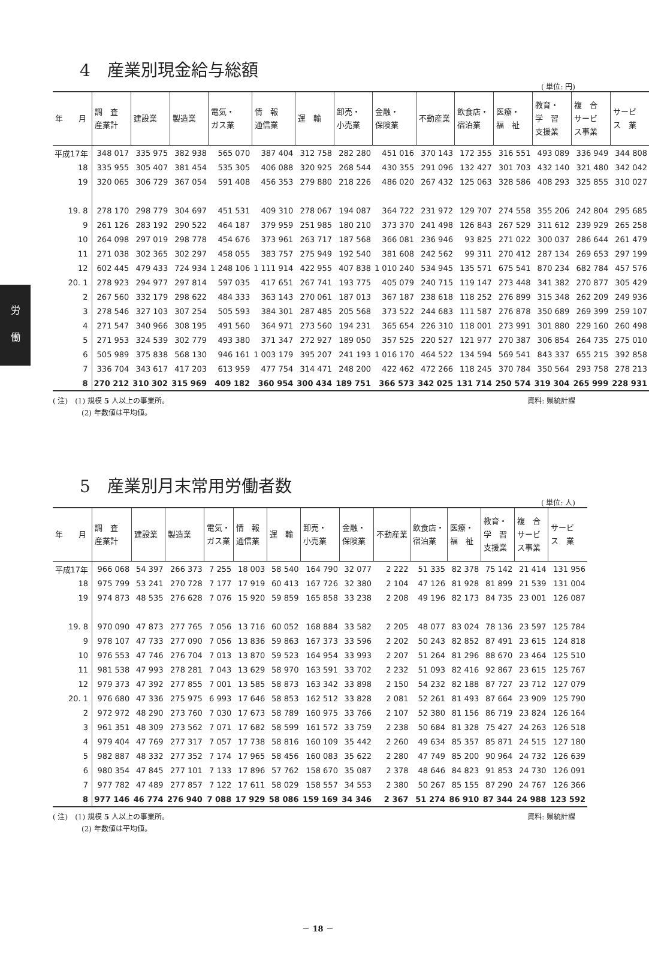労
働
4　産業別現金給与総額
( 単位: 円)
| 年 月 | 調 査 産業計 | 建設業 | 製造業 | 電気・ ガス業 | 情 報 通信業 | 運 輸 | 卸売・ 小売業 | 金融・ 保険業 | 不動産業 | 飲食店・ 宿泊業 | 医療・ 福 祉 | 教育・ 学 習 支援業 | 複 合 サービ ス事業 | サービ ス 業 |
| --- | --- | --- | --- | --- | --- | --- | --- | --- | --- | --- | --- | --- | --- | --- |
| 平成17年 | 348 017 | 335 975 | 382 938 | 565 070 | 387 404 | 312 758 | 282 280 | 451 016 | 370 143 | 172 355 | 316 551 | 493 089 | 336 949 | 344 808 |
| 18 | 335 955 | 305 407 | 381 454 | 535 305 | 406 088 | 320 925 | 268 544 | 430 355 | 291 096 | 132 427 | 301 703 | 432 140 | 321 480 | 342 042 |
| 19 | 320 065 | 306 729 | 367 054 | 591 408 | 456 353 | 279 880 | 218 226 | 486 020 | 267 432 | 125 063 | 328 586 | 408 293 | 325 855 | 310 027 |
| 19. 8 | 278 170 | 298 779 | 304 697 | 451 531 | 409 310 | 278 067 | 194 087 | 364 722 | 231 972 | 129 707 | 274 558 | 355 206 | 242 804 | 295 685 |
| 9 | 261 126 | 283 192 | 290 522 | 464 187 | 379 959 | 251 985 | 180 210 | 373 370 | 241 498 | 126 843 | 267 529 | 311 612 | 239 929 | 265 258 |
| 10 | 264 098 | 297 019 | 298 778 | 454 676 | 373 961 | 263 717 | 187 568 | 366 081 | 236 946 | 93 825 | 271 022 | 300 037 | 286 644 | 261 479 |
| 11 | 271 038 | 302 365 | 302 297 | 458 055 | 383 757 | 275 949 | 192 540 | 381 608 | 242 562 | 99 311 | 270 412 | 287 134 | 269 653 | 297 199 |
| 12 | 602 445 | 479 433 | 724 934 | 1 248 106 | 1 111 914 | 422 955 | 407 838 | 1 010 240 | 534 945 | 135 571 | 675 541 | 870 234 | 682 784 | 457 576 |
| 20. 1 | 278 923 | 294 977 | 297 814 | 597 035 | 417 651 | 267 741 | 193 775 | 405 079 | 240 715 | 119 147 | 273 448 | 341 382 | 270 877 | 305 429 |
| 2 | 267 560 | 332 179 | 298 622 | 484 333 | 363 143 | 270 061 | 187 013 | 367 187 | 238 618 | 118 252 | 276 899 | 315 348 | 262 209 | 249 936 |
| 3 | 278 546 | 327 103 | 307 254 | 505 593 | 384 301 | 287 485 | 205 568 | 373 522 | 244 683 | 111 587 | 276 878 | 350 689 | 269 399 | 259 107 |
| 4 | 271 547 | 340 966 | 308 195 | 491 560 | 364 971 | 273 560 | 194 231 | 365 654 | 226 310 | 118 001 | 273 991 | 301 880 | 229 160 | 260 498 |
| 5 | 271 953 | 324 539 | 302 779 | 493 380 | 371 347 | 272 927 | 189 050 | 357 525 | 220 527 | 121 977 | 270 387 | 306 854 | 264 735 | 275 010 |
| 6 | 505 989 | 375 838 | 568 130 | 946 161 | 1 003 179 | 395 207 | 241 193 | 1 016 170 | 464 522 | 134 594 | 569 541 | 843 337 | 655 215 | 392 858 |
| 7 | 336 704 | 343 617 | 417 203 | 613 959 | 477 754 | 314 471 | 248 200 | 422 462 | 472 266 | 118 245 | 370 784 | 350 564 | 293 758 | 278 213 |
| 8 | 270 212 | 310 302 | 315 969 | 409 182 | 360 954 | 300 434 | 189 751 | 366 573 | 342 025 | 131 714 | 250 574 | 319 304 | 265 999 | 228 931 |
( 注)　(1) 規模 5 人以上の事業所。
　　　　(2) 年数値は平均値。
資料: 県統計課
5　産業別月末常用労働者数
( 単位: 人)
| 年 月 | 調 査 産業計 | 建設業 | 製造業 | 電気・ ガス業 | 情 報 通信業 | 運 輸 | 卸売・ 小売業 | 金融・ 保険業 | 不動産業 | 飲食店・ 宿泊業 | 医療・ 福 祉 | 教育・ 学 習 支援業 | 複 合 サービ ス事業 | サービ ス 業 |
| --- | --- | --- | --- | --- | --- | --- | --- | --- | --- | --- | --- | --- | --- | --- |
| 平成17年 | 966 068 | 54 397 | 266 373 | 7 255 | 18 003 | 58 540 | 164 790 | 32 077 | 2 222 | 51 335 | 82 378 | 75 142 | 21 414 | 131 956 |
| 18 | 975 799 | 53 241 | 270 728 | 7 177 | 17 919 | 60 413 | 167 726 | 32 380 | 2 104 | 47 126 | 81 928 | 81 899 | 21 539 | 131 004 |
| 19 | 974 873 | 48 535 | 276 628 | 7 076 | 15 920 | 59 859 | 165 858 | 33 238 | 2 208 | 49 196 | 82 173 | 84 735 | 23 001 | 126 087 |
| 19. 8 | 970 090 | 47 873 | 277 765 | 7 056 | 13 716 | 60 052 | 168 884 | 33 582 | 2 205 | 48 077 | 83 024 | 78 136 | 23 597 | 125 784 |
| 9 | 978 107 | 47 733 | 277 090 | 7 056 | 13 836 | 59 863 | 167 373 | 33 596 | 2 202 | 50 243 | 82 852 | 87 491 | 23 615 | 124 818 |
| 10 | 976 553 | 47 746 | 276 704 | 7 013 | 13 870 | 59 523 | 164 954 | 33 993 | 2 207 | 51 264 | 81 296 | 88 670 | 23 464 | 125 510 |
| 11 | 981 538 | 47 993 | 278 281 | 7 043 | 13 629 | 58 970 | 163 591 | 33 702 | 2 232 | 51 093 | 82 416 | 92 867 | 23 615 | 125 767 |
| 12 | 979 373 | 47 392 | 277 855 | 7 001 | 13 585 | 58 873 | 163 342 | 33 898 | 2 150 | 54 232 | 82 188 | 87 727 | 23 712 | 127 079 |
| 20. 1 | 976 680 | 47 336 | 275 975 | 6 993 | 17 646 | 58 853 | 162 512 | 33 828 | 2 081 | 52 261 | 81 493 | 87 664 | 23 909 | 125 790 |
| 2 | 972 972 | 48 290 | 273 760 | 7 030 | 17 673 | 58 789 | 160 975 | 33 766 | 2 107 | 52 380 | 81 156 | 86 719 | 23 824 | 126 164 |
| 3 | 961 351 | 48 309 | 273 562 | 7 071 | 17 682 | 58 599 | 161 572 | 33 759 | 2 238 | 50 684 | 81 328 | 75 427 | 24 263 | 126 518 |
| 4 | 979 404 | 47 769 | 277 317 | 7 057 | 17 738 | 58 816 | 160 109 | 35 442 | 2 260 | 49 634 | 85 357 | 85 871 | 24 515 | 127 180 |
| 5 | 982 887 | 48 332 | 277 352 | 7 174 | 17 965 | 58 456 | 160 083 | 35 622 | 2 280 | 47 749 | 85 200 | 90 964 | 24 732 | 126 639 |
| 6 | 980 354 | 47 845 | 277 101 | 7 133 | 17 896 | 57 762 | 158 670 | 35 087 | 2 378 | 48 646 | 84 823 | 91 853 | 24 730 | 126 091 |
| 7 | 977 782 | 47 489 | 277 857 | 7 122 | 17 611 | 58 029 | 158 557 | 34 553 | 2 380 | 50 267 | 85 155 | 87 290 | 24 767 | 126 366 |
| 8 | 977 146 | 46 774 | 276 940 | 7 088 | 17 929 | 58 086 | 159 169 | 34 346 | 2 367 | 51 274 | 86 910 | 87 344 | 24 988 | 123 592 |
( 注)　(1) 規模 5 人以上の事業所。
　　　　(2) 年数値は平均値。
資料: 県統計課
－ 18 －